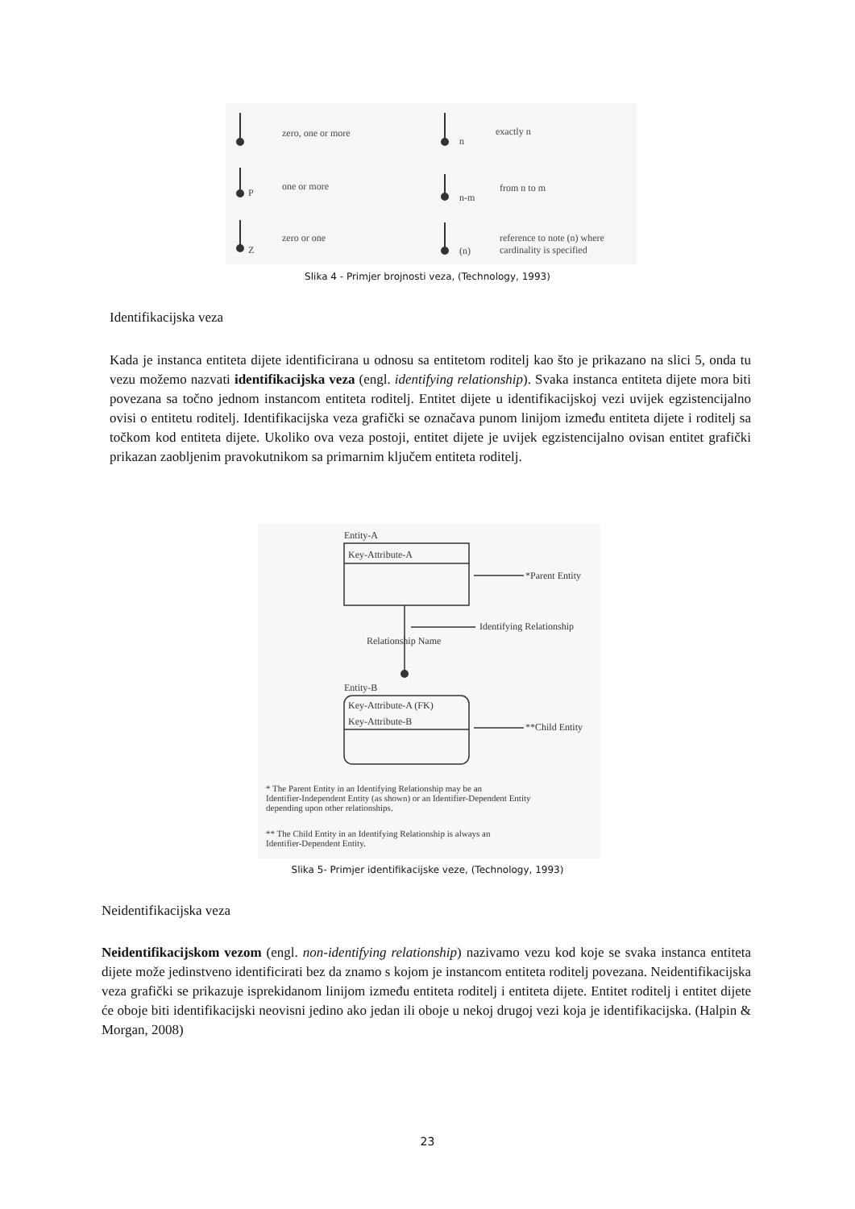zero, one or more
n
exactly n
P
one or more
n-m
from n to m
Z
zero or one
(n)
reference to note (n) where
cardinality is specified
Slika 4 - Primjer brojnosti veza, (Technology, 1993)
Identifikacijska veza
Kada je instanca entiteta dijete identificirana u odnosu sa entitetom roditelj kao što je prikazano na slici 5, onda tu vezu možemo nazvati identifikacijska veza (engl. identifying relationship). Svaka instanca entiteta dijete mora biti povezana sa točno jednom instancom entiteta roditelj. Entitet dijete u identifikacijskoj vezi uvijek egzistencijalno ovisi o entitetu roditelj. Identifikacijska veza grafički se označava punom linijom između entiteta dijete i roditelj sa točkom kod entiteta dijete. Ukoliko ova veza postoji, entitet dijete je uvijek egzistencijalno ovisan entitet grafički prikazan zaobljenim pravokutnikom sa primarnim ključem entiteta roditelj.
Entity-A
Key-Attribute-A
*Parent Entity
Identifying Relationship
Relationship Name
Entity-B
Key-Attribute-A (FK)
Key-Attribute-B **Child Entity
* The Parent Entity in an Identifying Relationship may be an
Identifier-Independent Entity (as shown) or an Identifier-Dependent Entity
depending upon other relationships.
** The Child Entity in an Identifying Relationship is always an
Identifier-Dependent Entity.
Slika 5- Primjer identifikacijske veze, (Technology, 1993)
Neidentifikacijska veza
Neidentifikacijskom vezom (engl. non-identifying relationship) nazivamo vezu kod koje se svaka instanca entiteta dijete može jedinstveno identificirati bez da znamo s kojom je instancom entiteta roditelj povezana. Neidentifikacijska veza grafički se prikazuje isprekidanom linijom između entiteta roditelj i entiteta dijete. Entitet roditelj i entitet dijete će oboje biti identifikacijski neovisni jedino ako jedan ili oboje u nekoj drugoj vezi koja je identifikacijska. (Halpin & Morgan, 2008)
23